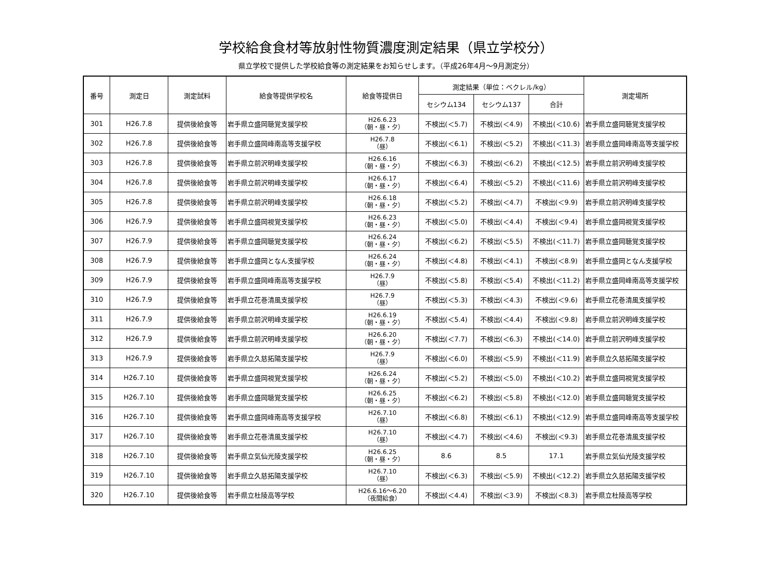学校給食食材等放射性物質濃度測定結果（県立学校分）
県立学校で提供した学校給食等の測定結果をお知らせします。（平成26年4月～9月測定分）
| 番号 | 測定日 | 測定試料 | 給食等提供学校名 | 給食等提供日 | 測定結果（単位：ベクレル/kg） | | | 測定場所 |
| --- | --- | --- | --- | --- | --- | --- | --- | --- |
| | | | | | セシウム134 | セシウム137 | 合計 | |
| 301 | H26.7.8 | 提供後給食等 | 岩手県立盛岡聴覚支援学校 | H26.6.23 （朝・昼・夕） | 不検出(＜5.7) | 不検出(＜4.9) | 不検出(＜10.6) | 岩手県立盛岡聴覚支援学校 |
| 302 | H26.7.8 | 提供後給食等 | 岩手県立盛岡峰南高等支援学校 | H26.7.8 （昼） | 不検出(＜6.1) | 不検出(＜5.2) | 不検出(＜11.3) | 岩手県立盛岡峰南高等支援学校 |
| 303 | H26.7.8 | 提供後給食等 | 岩手県立前沢明峰支援学校 | H26.6.16 （朝・昼・夕） | 不検出(＜6.3) | 不検出(＜6.2) | 不検出(＜12.5) | 岩手県立前沢明峰支援学校 |
| 304 | H26.7.8 | 提供後給食等 | 岩手県立前沢明峰支援学校 | H26.6.17 （朝・昼・夕） | 不検出(＜6.4) | 不検出(＜5.2) | 不検出(＜11.6) | 岩手県立前沢明峰支援学校 |
| 305 | H26.7.8 | 提供後給食等 | 岩手県立前沢明峰支援学校 | H26.6.18 （朝・昼・夕） | 不検出(＜5.2) | 不検出(＜4.7) | 不検出(＜9.9) | 岩手県立前沢明峰支援学校 |
| 306 | H26.7.9 | 提供後給食等 | 岩手県立盛岡視覚支援学校 | H26.6.23 （朝・昼・夕） | 不検出(＜5.0) | 不検出(＜4.4) | 不検出(＜9.4) | 岩手県立盛岡視覚支援学校 |
| 307 | H26.7.9 | 提供後給食等 | 岩手県立盛岡聴覚支援学校 | H26.6.24 （朝・昼・夕） | 不検出(＜6.2) | 不検出(＜5.5) | 不検出(＜11.7) | 岩手県立盛岡聴覚支援学校 |
| 308 | H26.7.9 | 提供後給食等 | 岩手県立盛岡となん支援学校 | H26.6.24 （朝・昼・夕） | 不検出(＜4.8) | 不検出(＜4.1) | 不検出(＜8.9) | 岩手県立盛岡となん支援学校 |
| 309 | H26.7.9 | 提供後給食等 | 岩手県立盛岡峰南高等支援学校 | H26.7.9 （昼） | 不検出(＜5.8) | 不検出(＜5.4) | 不検出(＜11.2) | 岩手県立盛岡峰南高等支援学校 |
| 310 | H26.7.9 | 提供後給食等 | 岩手県立花巻清風支援学校 | H26.7.9 （昼） | 不検出(＜5.3) | 不検出(＜4.3) | 不検出(＜9.6) | 岩手県立花巻清風支援学校 |
| 311 | H26.7.9 | 提供後給食等 | 岩手県立前沢明峰支援学校 | H26.6.19 （朝・昼・夕） | 不検出(＜5.4) | 不検出(＜4.4) | 不検出(＜9.8) | 岩手県立前沢明峰支援学校 |
| 312 | H26.7.9 | 提供後給食等 | 岩手県立前沢明峰支援学校 | H26.6.20 （朝・昼・夕） | 不検出(＜7.7) | 不検出(＜6.3) | 不検出(＜14.0) | 岩手県立前沢明峰支援学校 |
| 313 | H26.7.9 | 提供後給食等 | 岩手県立久慈拓陽支援学校 | H26.7.9 （昼） | 不検出(＜6.0) | 不検出(＜5.9) | 不検出(＜11.9) | 岩手県立久慈拓陽支援学校 |
| 314 | H26.7.10 | 提供後給食等 | 岩手県立盛岡視覚支援学校 | H26.6.24 （朝・昼・夕） | 不検出(＜5.2) | 不検出(＜5.0) | 不検出(＜10.2) | 岩手県立盛岡視覚支援学校 |
| 315 | H26.7.10 | 提供後給食等 | 岩手県立盛岡聴覚支援学校 | H26.6.25 （朝・昼・夕） | 不検出(＜6.2) | 不検出(＜5.8) | 不検出(＜12.0) | 岩手県立盛岡聴覚支援学校 |
| 316 | H26.7.10 | 提供後給食等 | 岩手県立盛岡峰南高等支援学校 | H26.7.10 （昼） | 不検出(＜6.8) | 不検出(＜6.1) | 不検出(＜12.9) | 岩手県立盛岡峰南高等支援学校 |
| 317 | H26.7.10 | 提供後給食等 | 岩手県立花巻清風支援学校 | H26.7.10 （昼） | 不検出(＜4.7) | 不検出(＜4.6) | 不検出(＜9.3) | 岩手県立花巻清風支援学校 |
| 318 | H26.7.10 | 提供後給食等 | 岩手県立気仙光陵支援学校 | H26.6.25 （朝・昼・夕） | 8.6 | 8.5 | 17.1 | 岩手県立気仙光陵支援学校 |
| 319 | H26.7.10 | 提供後給食等 | 岩手県立久慈拓陽支援学校 | H26.7.10 （昼） | 不検出(＜6.3) | 不検出(＜5.9) | 不検出(＜12.2) | 岩手県立久慈拓陽支援学校 |
| 320 | H26.7.10 | 提供後給食等 | 岩手県立杜陵高等学校 | H26.6.16～6.20 （夜間給食） | 不検出(＜4.4) | 不検出(＜3.9) | 不検出(＜8.3) | 岩手県立杜陵高等学校 |